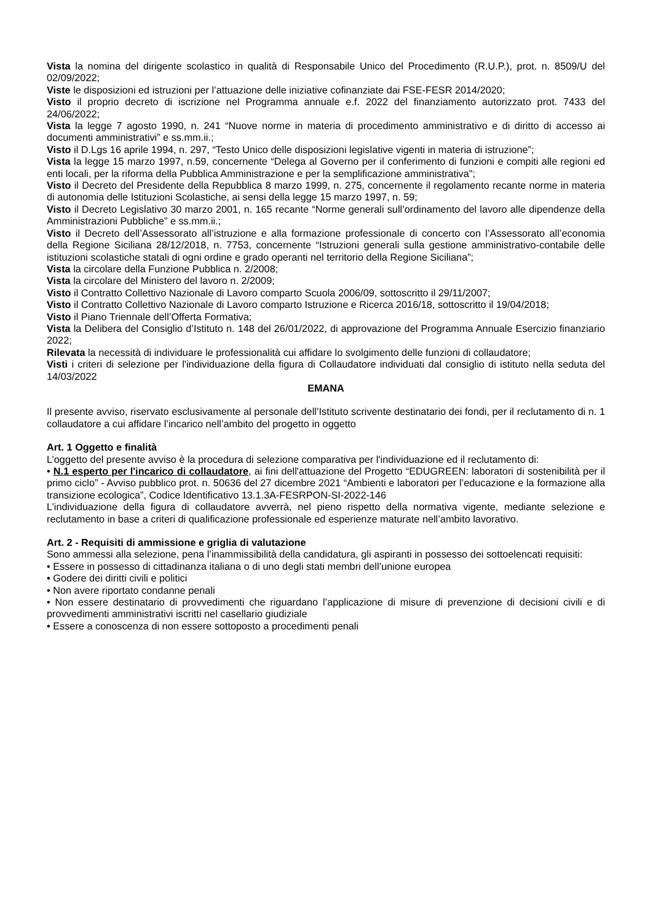Vista la nomina del dirigente scolastico in qualità di Responsabile Unico del Procedimento (R.U.P.), prot. n. 8509/U del 02/09/2022;
Viste le disposizioni ed istruzioni per l’attuazione delle iniziative cofinanziate dai FSE-FESR 2014/2020;
Visto il proprio decreto di iscrizione nel Programma annuale e.f. 2022 del finanziamento autorizzato prot. 7433 del 24/06/2022;
Vista la legge 7 agosto 1990, n. 241 “Nuove norme in materia di procedimento amministrativo e di diritto di accesso ai documenti amministrativi” e ss.mm.ii.;
Visto il D.Lgs 16 aprile 1994, n. 297, “Testo Unico delle disposizioni legislative vigenti in materia di istruzione”;
Vista la legge 15 marzo 1997, n.59, concernente “Delega al Governo per il conferimento di funzioni e compiti alle regioni ed enti locali, per la riforma della Pubblica Amministrazione e per la semplificazione amministrativa";
Visto il Decreto del Presidente della Repubblica 8 marzo 1999, n. 275, concernente il regolamento recante norme in materia di autonomia delle Istituzioni Scolastiche, ai sensi della legge 15 marzo 1997, n. 59;
Visto il Decreto Legislativo 30 marzo 2001, n. 165 recante “Norme generali sull’ordinamento del lavoro alle dipendenze della Amministrazioni Pubbliche” e ss.mm.ii.;
Visto il Decreto dell’Assessorato all’istruzione e alla formazione professionale di concerto con l’Assessorato all’economia della Regione Siciliana 28/12/2018, n. 7753, concernente “Istruzioni generali sulla gestione amministrativo-contabile delle istituzioni scolastiche statali di ogni ordine e grado operanti nel territorio della Regione Siciliana”;
Vista la circolare della Funzione Pubblica n. 2/2008;
Vista la circolare del Ministero del lavoro n. 2/2009;
Visto il Contratto Collettivo Nazionale di Lavoro comparto Scuola 2006/09, sottoscritto il 29/11/2007;
Visto il Contratto Collettivo Nazionale di Lavoro comparto Istruzione e Ricerca 2016/18, sottoscritto il 19/04/2018;
Visto il Piano Triennale dell’Offerta Formativa;
Vista la Delibera del Consiglio d’Istituto n. 148 del 26/01/2022, di approvazione del Programma Annuale Esercizio finanziario 2022;
Rilevata la necessità di individuare le professionalità cui affidare lo svolgimento delle funzioni di collaudatore;
Visti i criteri di selezione per l'individuazione della figura di Collaudatore individuati dal consiglio di istituto nella seduta del 14/03/2022
EMANA
Il presente avviso, riservato esclusivamente al personale dell’Istituto scrivente destinatario dei fondi, per il reclutamento di n. 1 collaudatore a cui affidare l’incarico nell’ambito del progetto in oggetto
Art. 1 Oggetto e finalità
L’oggetto del presente avviso è la procedura di selezione comparativa per l'individuazione ed il reclutamento di:
• N.1 esperto per l'incarico di collaudatore, ai fini dell'attuazione del Progetto “EDUGREEN: laboratori di sostenibilità per il primo ciclo” - Avviso pubblico prot. n. 50636 del 27 dicembre 2021 “Ambienti e laboratori per l’educazione e la formazione alla transizione ecologica”, Codice Identificativo 13.1.3A-FESRPON-SI-2022-146
L’individuazione della figura di collaudatore avverrà, nel pieno rispetto della normativa vigente, mediante selezione e reclutamento in base a criteri di qualificazione professionale ed esperienze maturate nell’ambito lavorativo.
Art. 2 - Requisiti di ammissione e griglia di valutazione
Sono ammessi alla selezione, pena l’inammissibilità della candidatura, gli aspiranti in possesso dei sottoelencati requisiti:
• Essere in possesso di cittadinanza italiana o di uno degli stati membri dell’unione europea
• Godere dei diritti civili e politici
• Non avere riportato condanne penali
• Non essere destinatario di provvedimenti che riguardano l’applicazione di misure di prevenzione di decisioni civili e di provvedimenti amministrativi iscritti nel casellario giudiziale
• Essere a conoscenza di non essere sottoposto a procedimenti penali